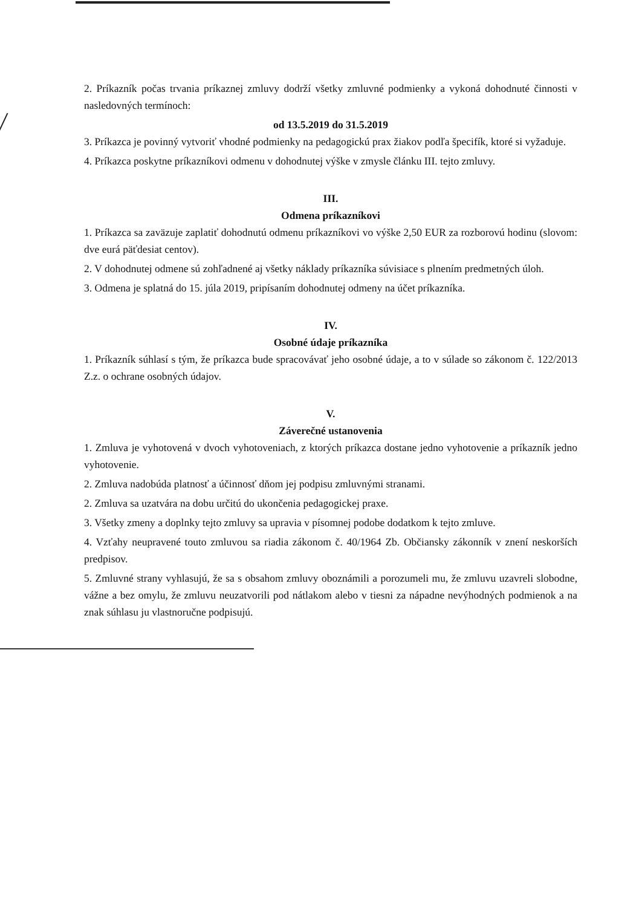2. Príkazník počas trvania príkaznej zmluvy dodrží všetky zmluvné podmienky a vykoná dohodnuté činnosti v nasledovných termínoch:
od 13.5.2019 do 31.5.2019
3. Príkazca je povinný vytvoriť vhodné podmienky na pedagogickú prax žiakov podľa špecifík, ktoré si vyžaduje.
4. Príkazca poskytne príkazníkovi odmenu v dohodnutej výške v zmysle článku III. tejto zmluvy.
III.
Odmena príkazníkovi
1. Príkazca sa zaväzuje zaplatiť dohodnutú odmenu príkazníkovi vo výške 2,50 EUR za rozborovú hodinu (slovom: dve eurá päťdesiat centov).
2. V dohodnutej odmene sú zohľadnené aj všetky náklady príkazníka súvisiace s plnením predmetných úloh.
3. Odmena je splatná do 15. júla 2019, pripísaním dohodnutej odmeny na účet príkazníka.
IV.
Osobné údaje príkazníka
1. Príkazník súhlasí s tým, že príkazca bude spracovávať jeho osobné údaje, a to v súlade so zákonom č. 122/2013 Z.z. o ochrane osobných údajov.
V.
Záverečné ustanovenia
1. Zmluva je vyhotovená v dvoch vyhotoveniach, z ktorých príkazca dostane jedno vyhotovenie a príkazník jedno vyhotovenie.
2. Zmluva nadobúda platnosť a účinnosť dňom jej podpisu zmluvnými stranami.
2. Zmluva sa uzatvára na dobu určitú do ukončenia pedagogickej praxe.
3. Všetky zmeny a doplnky tejto zmluvy sa upravia v písomnej podobe dodatkom k tejto zmluve.
4. Vzťahy neupravené touto zmluvou sa riadia zákonom č. 40/1964 Zb. Občiansky zákonník v znení neskorších predpisov.
5. Zmluvné strany vyhlasujú, že sa s obsahom zmluvy oboznámili a porozumeli mu, že zmluvu uzavreli slobodne, vážne a bez omylu, že zmluvu neuzatvorili pod nátlakom alebo v tiesni za nápadne nevýhodných podmienok a na znak súhlasu ju vlastnoručne podpisujú.